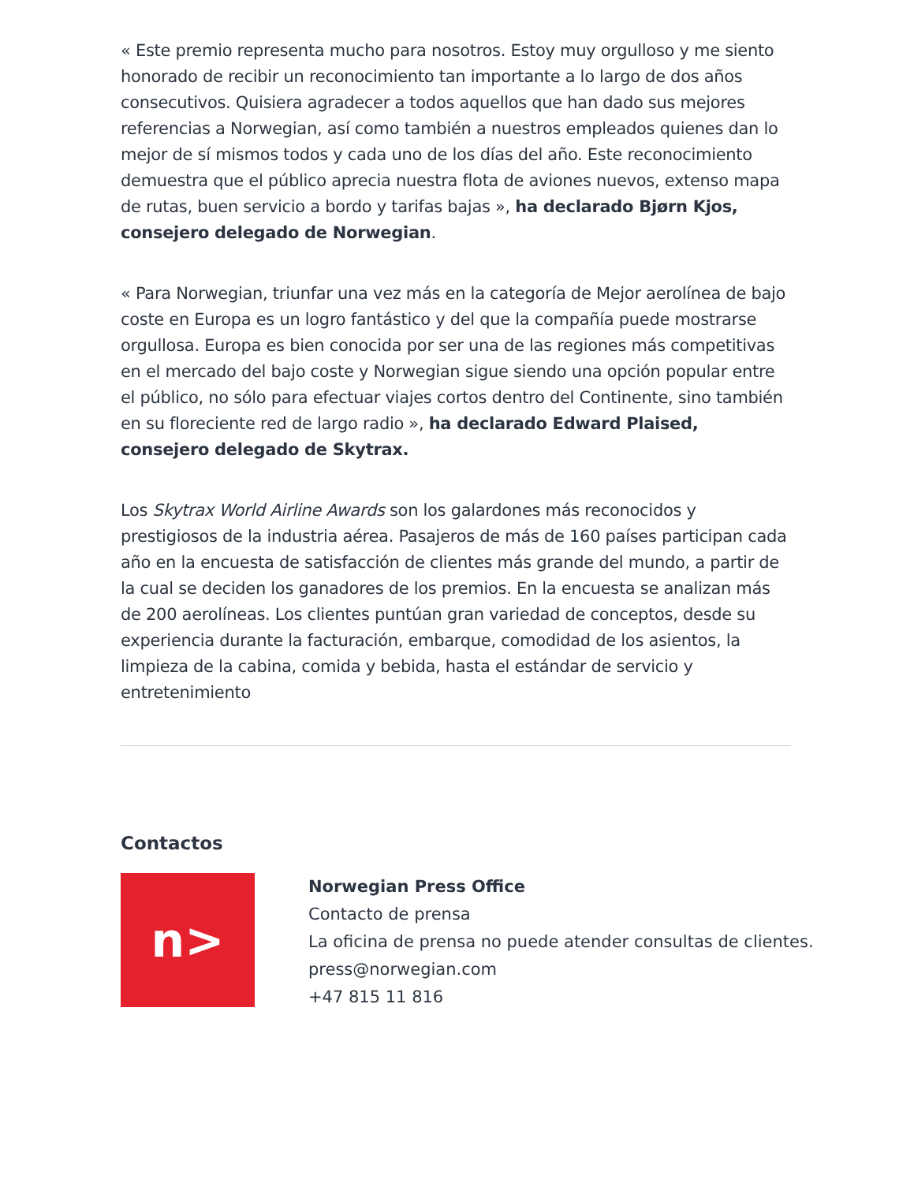« Este premio representa mucho para nosotros. Estoy muy orgulloso y me siento honorado de recibir un reconocimiento tan importante a lo largo de dos años consecutivos. Quisiera agradecer a todos aquellos que han dado sus mejores referencias a Norwegian, así como también a nuestros empleados quienes dan lo mejor de sí mismos todos y cada uno de los días del año. Este reconocimiento demuestra que el público aprecia nuestra flota de aviones nuevos, extenso mapa de rutas, buen servicio a bordo y tarifas bajas », ha declarado Bjørn Kjos, consejero delegado de Norwegian.
« Para Norwegian, triunfar una vez más en la categoría de Mejor aerolínea de bajo coste en Europa es un logro fantástico y del que la compañía puede mostrarse orgullosa. Europa es bien conocida por ser una de las regiones más competitivas en el mercado del bajo coste y Norwegian sigue siendo una opción popular entre el público, no sólo para efectuar viajes cortos dentro del Continente, sino también en su floreciente red de largo radio », ha declarado Edward Plaised, consejero delegado de Skytrax.
Los Skytrax World Airline Awards son los galardones más reconocidos y prestigiosos de la industria aérea. Pasajeros de más de 160 países participan cada año en la encuesta de satisfacción de clientes más grande del mundo, a partir de la cual se deciden los ganadores de los premios. En la encuesta se analizan más de 200 aerolíneas. Los clientes puntúan gran variedad de conceptos, desde su experiencia durante la facturación, embarque, comodidad de los asientos, la limpieza de la cabina, comida y bebida, hasta el estándar de servicio y entretenimiento
Contactos
n>
Norwegian Press Office
Contacto de prensa
La oficina de prensa no puede atender consultas de clientes.
press@norwegian.com
+47 815 11 816